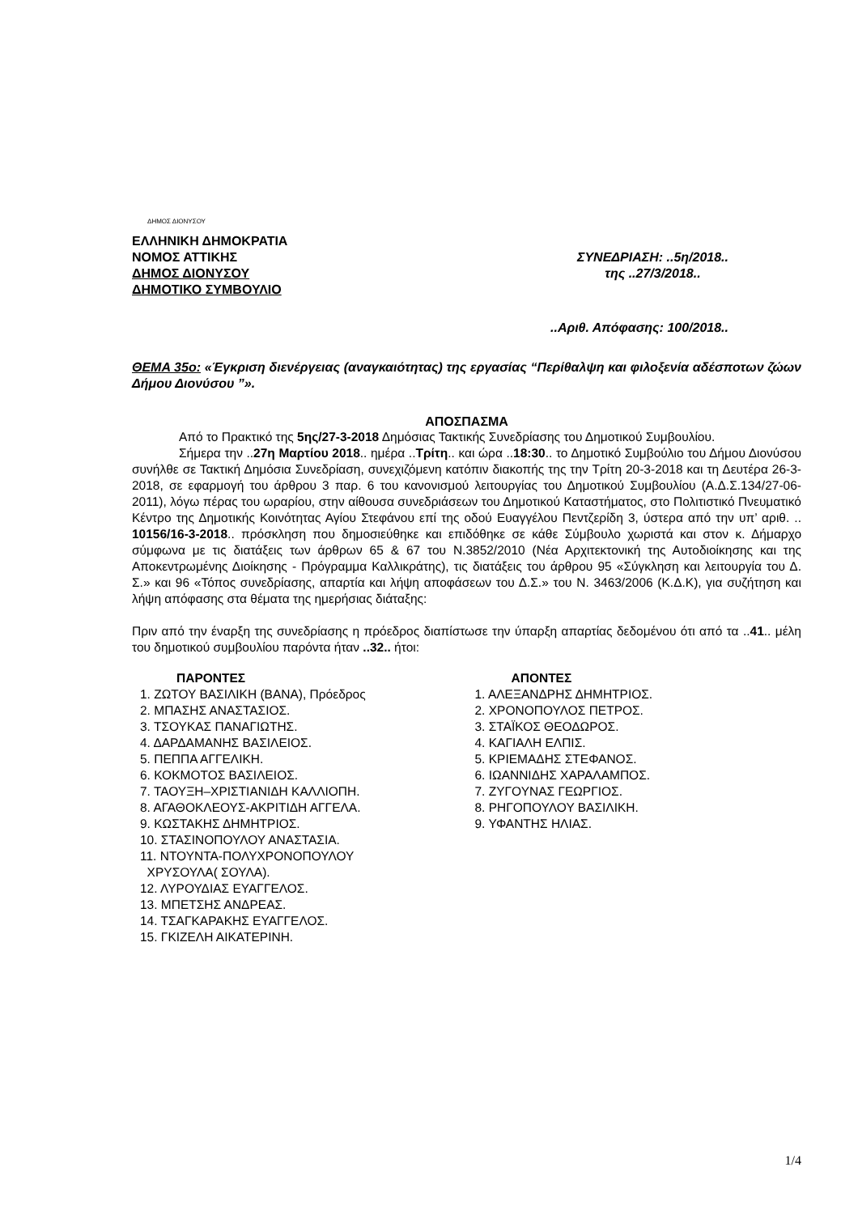ΔΗΜΟΣ ΔΙΟΝΥΣΟΥ
ΕΛΛΗΝΙΚΗ ΔΗΜΟΚΡΑΤΙΑ
ΝΟΜΟΣ ΑΤΤΙΚΗΣ
ΔΗΜΟΣ ΔΙΟΝΥΣΟΥ
ΔΗΜΟΤΙΚΟ ΣΥΜΒΟΥΛΙΟ
ΣΥΝΕΔΡΙΑΣΗ: ..5η/2018..
της ..27/3/2018..
..Αριθ. Απόφασης: 100/2018..
ΘΕΜΑ 35ο: «Έγκριση διενέργειας (αναγκαιότητας) της εργασίας “Περίθαλψη και φιλοξενία αδέσποτων ζώων Δήμου Διονύσου ”».
ΑΠΟΣΠΑΣΜΑ
Από το Πρακτικό της 5ης/27-3-2018 Δημόσιας Τακτικής Συνεδρίασης του Δημοτικού Συμβουλίου.
Σήμερα την ..27η Μαρτίου 2018.. ημέρα ..Τρίτη.. και ώρα ..18:30.. το Δημοτικό Συμβούλιο του Δήμου Διονύσου συνήλθε σε Τακτική Δημόσια Συνεδρίαση, συνεχιζόμενη κατόπιν διακοπής της την Τρίτη 20-3-2018 και τη Δευτέρα 26-3-2018, σε εφαρμογή του άρθρου 3 παρ. 6 του κανονισμού λειτουργίας του Δημοτικού Συμβουλίου (Α.Δ.Σ.134/27-06-2011), λόγω πέρας του ωραρίου, στην αίθουσα συνεδριάσεων του Δημοτικού Καταστήματος, στο Πολιτιστικό Πνευματικό Κέντρο της Δημοτικής Κοινότητας Αγίου Στεφάνου επί της οδού Ευαγγέλου Πεντζερίδη 3, ύστερα από την υπ’ αριθ. .. 10156/16-3-2018.. πρόσκληση που δημοσιεύθηκε και επιδόθηκε σε κάθε Σύμβουλο χωριστά και στον κ. Δήμαρχο σύμφωνα με τις διατάξεις των άρθρων 65 & 67 του Ν.3852/2010 (Νέα Αρχιτεκτονική της Αυτοδιοίκησης και της Αποκεντρωμένης Διοίκησης - Πρόγραμμα Καλλικράτης), τις διατάξεις του άρθρου 95 «Σύγκληση και λειτουργία του Δ. Σ.» και 96 «Τόπος συνεδρίασης, απαρτία και λήψη αποφάσεων του Δ.Σ.» του Ν. 3463/2006 (Κ.Δ.Κ), για συζήτηση και λήψη απόφασης στα θέματα της ημερήσιας διάταξης:
Πριν από την έναρξη της συνεδρίασης η πρόεδρος διαπίστωσε την ύπαρξη απαρτίας δεδομένου ότι από τα ..41.. μέλη του δημοτικού συμβουλίου παρόντα ήταν ..32.. ήτοι:
ΠΑΡΟΝΤΕΣ
1. ΖΩΤΟΥ ΒΑΣΙΛΙΚΗ (ΒΑΝΑ), Πρόεδρος
2. ΜΠΑΣΗΣ ΑΝΑΣΤΑΣΙΟΣ.
3. ΤΣΟΥΚΑΣ ΠΑΝΑΓΙΩΤΗΣ.
4. ΔΑΡΔΑΜΑΝΗΣ ΒΑΣΙΛΕΙΟΣ.
5. ΠΕΠΠΑ ΑΓΓΕΛΙΚΗ.
6. ΚΟΚΜΟΤΟΣ ΒΑΣΙΛΕΙΟΣ.
7. ΤΑΟΥΞΗ–ΧΡΙΣΤΙΑΝΙΔΗ ΚΑΛΛΙΟΠΗ.
8. ΑΓΑΘΟΚΛΕΟΥΣ-ΑΚΡΙΤΙΔΗ ΑΓΓΕΛΑ.
9. ΚΩΣΤΑΚΗΣ ΔΗΜΗΤΡΙΟΣ.
10. ΣΤΑΣΙΝΟΠΟΥΛΟΥ ΑΝΑΣΤΑΣΙΑ.
11. ΝΤΟΥΝΤΑ-ΠΟΛΥΧΡΟΝΟΠΟΥΛΟΥ
ΧΡΥΣΟΥΛΑ( ΣΟΥΛΑ).
12. ΛΥΡΟΥΔΙΑΣ ΕΥΑΓΓΕΛΟΣ.
13. ΜΠΕΤΣΗΣ ΑΝΔΡΕΑΣ.
14. ΤΣΑΓΚΑΡΑΚΗΣ ΕΥΑΓΓΕΛΟΣ.
15. ΓΚΙΖΕΛΗ ΑΙΚΑΤΕΡΙΝΗ.
ΑΠΟΝΤΕΣ
1. ΑΛΕΞΑΝΔΡΗΣ ΔΗΜΗΤΡΙΟΣ.
2. ΧΡΟΝΟΠΟΥΛΟΣ ΠΕΤΡΟΣ.
3. ΣΤΑΪΚΟΣ ΘΕΟΔΩΡΟΣ.
4. ΚΑΓΙΑΛΗ ΕΛΠΙΣ.
5. ΚΡΙΕΜΑΔΗΣ ΣΤΕΦΑΝΟΣ.
6. ΙΩΑΝΝΙΔΗΣ ΧΑΡΑΛΑΜΠΟΣ.
7. ΖΥΓΟΥΝΑΣ ΓΕΩΡΓΙΟΣ.
8. ΡΗΓΟΠΟΥΛΟΥ ΒΑΣΙΛΙΚΗ.
9. ΥΦΑΝΤΗΣ ΗΛΙΑΣ.
1/4